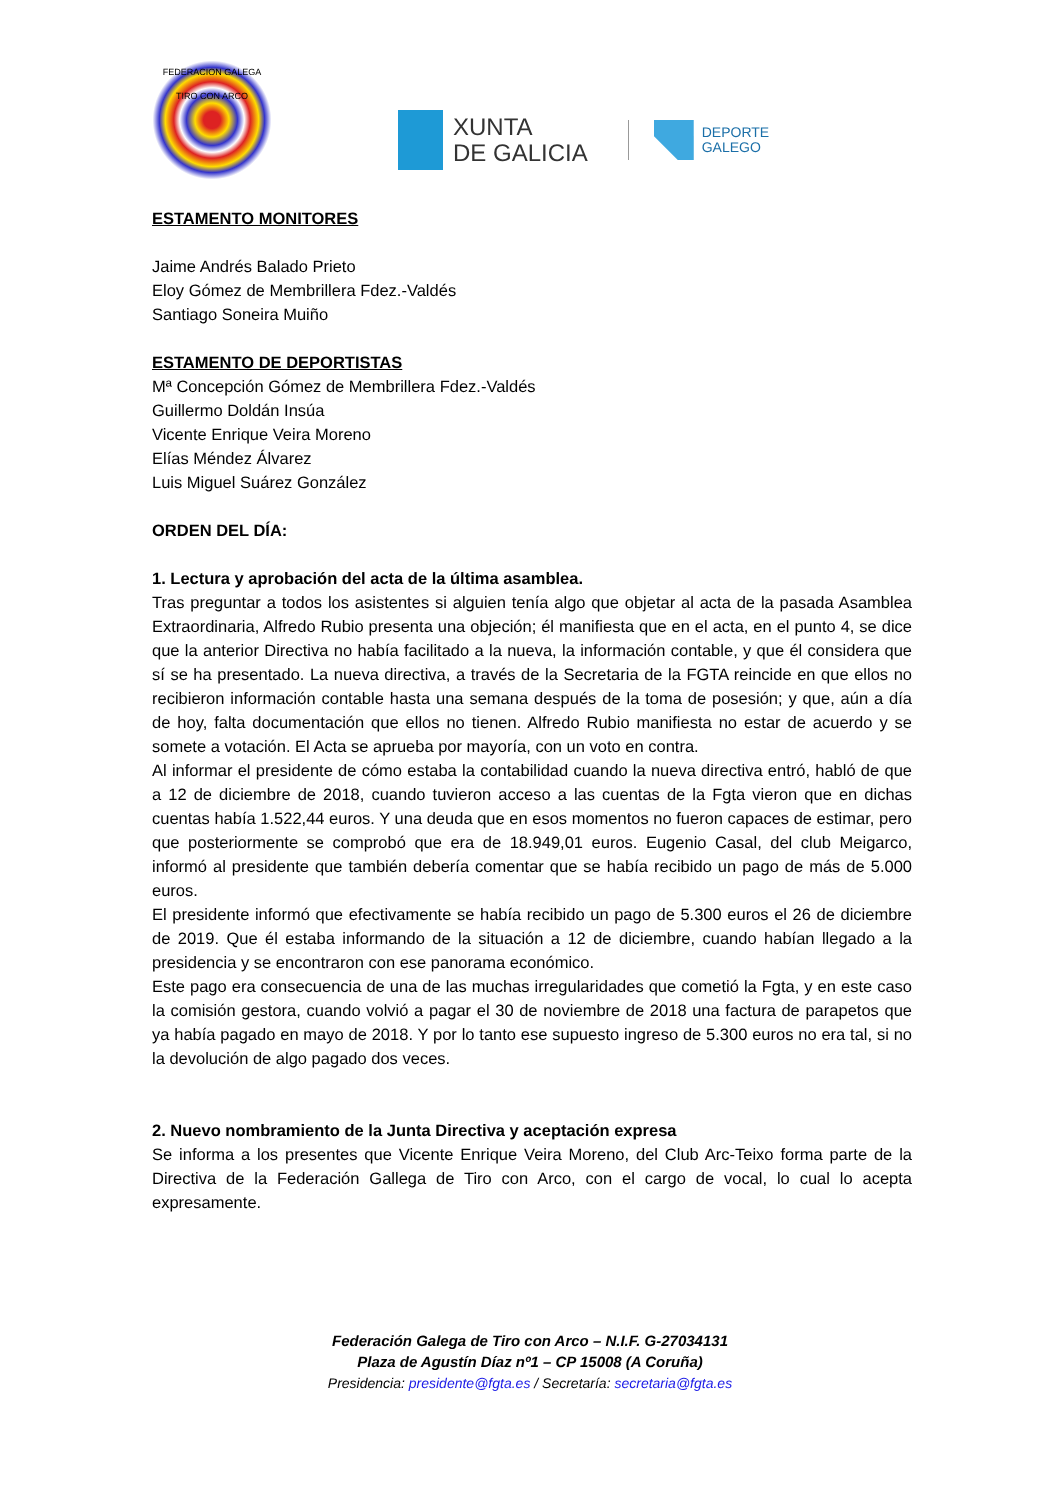FEDERACION GALEGA TIRO CON ARCO
XUNTA
DE GALICIA
DEPORTE
GALEGO
ESTAMENTO MONITORES
Jaime Andrés Balado Prieto
Eloy Gómez de Membrillera Fdez.-Valdés
Santiago Soneira Muiño
ESTAMENTO DE DEPORTISTAS
Mª Concepción Gómez de Membrillera Fdez.-Valdés
Guillermo Doldán Insúa
Vicente Enrique Veira Moreno
Elías Méndez Álvarez
Luis Miguel Suárez González
ORDEN DEL DÍA:
1. Lectura y aprobación del acta de la última asamblea.
Tras preguntar a todos los asistentes si alguien tenía algo que objetar al acta de la pasada Asamblea Extraordinaria, Alfredo Rubio presenta una objeción; él manifiesta que en el acta, en el punto 4, se dice que la anterior Directiva no había facilitado a la nueva, la información contable, y que él considera que sí se ha presentado. La nueva directiva, a través de la Secretaria de la FGTA reincide en que ellos no recibieron información contable hasta una semana después de la toma de posesión; y que, aún a día de hoy, falta documentación que ellos no tienen. Alfredo Rubio manifiesta no estar de acuerdo y se somete a votación. El Acta se aprueba por mayoría, con un voto en contra.
Al informar el presidente de cómo estaba la contabilidad cuando la nueva directiva entró, habló de que a 12 de diciembre de 2018, cuando tuvieron acceso a las cuentas de la Fgta vieron que en dichas cuentas había 1.522,44 euros. Y una deuda que en esos momentos no fueron capaces de estimar, pero que posteriormente se comprobó que era de 18.949,01 euros. Eugenio Casal, del club Meigarco, informó al presidente que también debería comentar que se había recibido un pago de más de 5.000 euros.
El presidente informó que efectivamente se había recibido un pago de 5.300 euros el 26 de diciembre de 2019. Que él estaba informando de la situación a 12 de diciembre, cuando habían llegado a la presidencia y se encontraron con ese panorama económico.
Este pago era consecuencia de una de las muchas irregularidades que cometió la Fgta, y en este caso la comisión gestora, cuando volvió a pagar el 30 de noviembre de 2018 una factura de parapetos que ya había pagado en mayo de 2018. Y por lo tanto ese supuesto ingreso de 5.300 euros no era tal, si no la devolución de algo pagado dos veces.
2. Nuevo nombramiento de la Junta Directiva y aceptación expresa
Se informa a los presentes que Vicente Enrique Veira Moreno, del Club Arc-Teixo forma parte de la Directiva de la Federación Gallega de Tiro con Arco, con el cargo de vocal, lo cual lo acepta expresamente.
Federación Galega de Tiro con Arco – N.I.F. G-27034131
Plaza de Agustín Díaz nº1 – CP 15008 (A Coruña)
Presidencia: presidente@fgta.es / Secretaría: secretaria@fgta.es